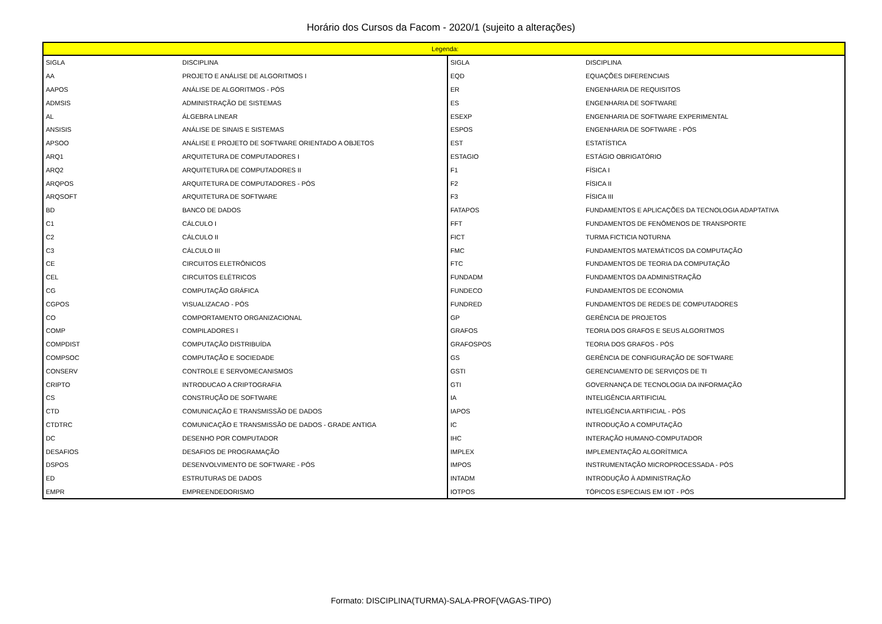Horário dos Cursos da Facom - 2020/1 (sujeito a alterações)
| Legenda: | | | |
| --- | --- | --- | --- |
| SIGLA | DISCIPLINA | SIGLA | DISCIPLINA |
| AA | PROJETO E ANÁLISE DE ALGORITMOS I | EQD | EQUAÇÕES DIFERENCIAIS |
| AAPOS | ANÁLISE DE ALGORITMOS - PÓS | ER | ENGENHARIA DE REQUISITOS |
| ADMSIS | ADMINISTRAÇÃO DE SISTEMAS | ES | ENGENHARIA DE SOFTWARE |
| AL | ÁLGEBRA LINEAR | ESEXP | ENGENHARIA DE SOFTWARE EXPERIMENTAL |
| ANSISIS | ANÁLISE DE SINAIS E SISTEMAS | ESPOS | ENGENHARIA DE SOFTWARE - PÓS |
| APSOO | ANÁLISE E PROJETO DE SOFTWARE ORIENTADO A OBJETOS | EST | ESTATÍSTICA |
| ARQ1 | ARQUITETURA DE COMPUTADORES I | ESTAGIO | ESTÁGIO OBRIGATÓRIO |
| ARQ2 | ARQUITETURA DE COMPUTADORES II | F1 | FÍSICA I |
| ARQPOS | ARQUITETURA DE COMPUTADORES - PÓS | F2 | FÍSICA II |
| ARQSOFT | ARQUITETURA DE SOFTWARE | F3 | FÍSICA III |
| BD | BANCO DE DADOS | FATAPOS | FUNDAMENTOS E APLICAÇÕES DA TECNOLOGIA ADAPTATIVA |
| C1 | CÁLCULO I | FFT | FUNDAMENTOS DE FENÔMENOS DE TRANSPORTE |
| C2 | CÁLCULO II | FICT | TURMA FICTICIA NOTURNA |
| C3 | CÁLCULO III | FMC | FUNDAMENTOS MATEMÁTICOS DA COMPUTAÇÃO |
| CE | CIRCUITOS ELETRÔNICOS | FTC | FUNDAMENTOS DE TEORIA DA COMPUTAÇÃO |
| CEL | CIRCUITOS ELÉTRICOS | FUNDADM | FUNDAMENTOS DA ADMINISTRAÇÃO |
| CG | COMPUTAÇÃO GRÁFICA | FUNDECO | FUNDAMENTOS DE ECONOMIA |
| CGPOS | VISUALIZACAO - PÓS | FUNDRED | FUNDAMENTOS DE REDES DE COMPUTADORES |
| CO | COMPORTAMENTO ORGANIZACIONAL | GP | GERÊNCIA DE PROJETOS |
| COMP | COMPILADORES I | GRAFOS | TEORIA DOS GRAFOS E SEUS ALGORITMOS |
| COMPDIST | COMPUTAÇÃO DISTRIBUÍDA | GRAFOSPOS | TEORIA DOS GRAFOS - PÓS |
| COMPSOC | COMPUTAÇÃO E SOCIEDADE | GS | GERÊNCIA DE CONFIGURAÇÃO DE SOFTWARE |
| CONSERV | CONTROLE E SERVOMECANISMOS | GSTI | GERENCIAMENTO DE SERVIÇOS DE TI |
| CRIPTO | INTRODUCAO A CRIPTOGRAFIA | GTI | GOVERNANÇA DE TECNOLOGIA DA INFORMAÇÃO |
| CS | CONSTRUÇÃO DE SOFTWARE | IA | INTELIGÊNCIA ARTIFICIAL |
| CTD | COMUNICAÇÃO E TRANSMISSÃO DE DADOS | IAPOS | INTELIGÊNCIA ARTIFICIAL - PÓS |
| CTDTRC | COMUNICAÇÃO E TRANSMISSÃO DE DADOS - GRADE ANTIGA | IC | INTRODUÇÃO A COMPUTAÇÃO |
| DC | DESENHO POR COMPUTADOR | IHC | INTERAÇÃO HUMANO-COMPUTADOR |
| DESAFIOS | DESAFIOS DE PROGRAMAÇÃO | IMPLEX | IMPLEMENTAÇÃO ALGORÍTMICA |
| DSPOS | DESENVOLVIMENTO DE SOFTWARE - PÓS | IMPOS | INSTRUMENTAÇÃO MICROPROCESSADA - PÓS |
| ED | ESTRUTURAS DE DADOS | INTADM | INTRODUÇÃO À ADMINISTRAÇÃO |
| EMPR | EMPREENDEDORISMO | IOTPOS | TÓPICOS ESPECIAIS EM IOT - PÓS |
Formato: DISCIPLINA(TURMA)-SALA-PROF(VAGAS-TIPO)